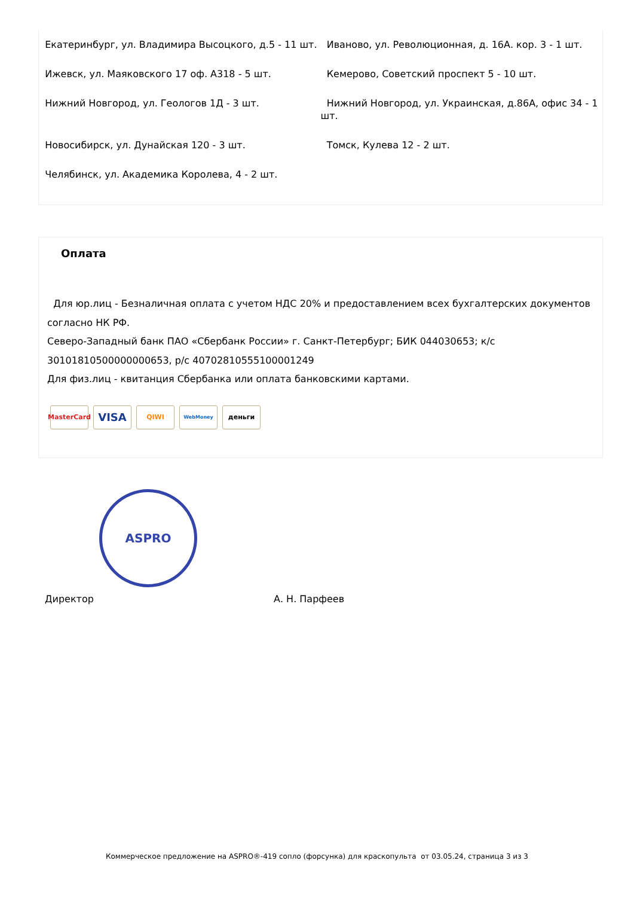| Екатеринбург, ул. Владимира Высоцкого, д.5 - 11 шт. | Иваново, ул. Революционная, д. 16А. кор. 3 - 1 шт. |
| Ижевск, ул. Маяковского 17 оф. А318 - 5 шт. | Кемерово, Советский проспект 5 - 10 шт. |
| Нижний Новгород, ул. Геологов 1Д - 3 шт. | Нижний Новгород, ул. Украинская, д.86А, офис 34 - 1 шт. |
| Новосибирск, ул. Дунайская 120 - 3 шт. | Томск, Кулева 12 - 2 шт. |
| Челябинск, ул. Академика Королева, 4 - 2 шт. | |
Оплата
Для юр.лиц - Безналичная оплата с учетом НДС 20% и предоставлением всех бухгалтерских документов согласно НК РФ.
Северо-Западный банк ПАО «Сбербанк России» г. Санкт-Петербург; БИК 044030653; к/с 30101810500000000653, р/с 40702810555100001249
Для физ.лиц - квитанция Сбербанка или оплата банковскими картами.
MasterCard
VISA
QIWI
WebMoney
деньги
ASPRO
Директор А. Н. Парфеев
Коммерческое предложение на ASPRO®-419 сопло (форсунка) для краскопульта от 03.05.24, страница 3 из 3